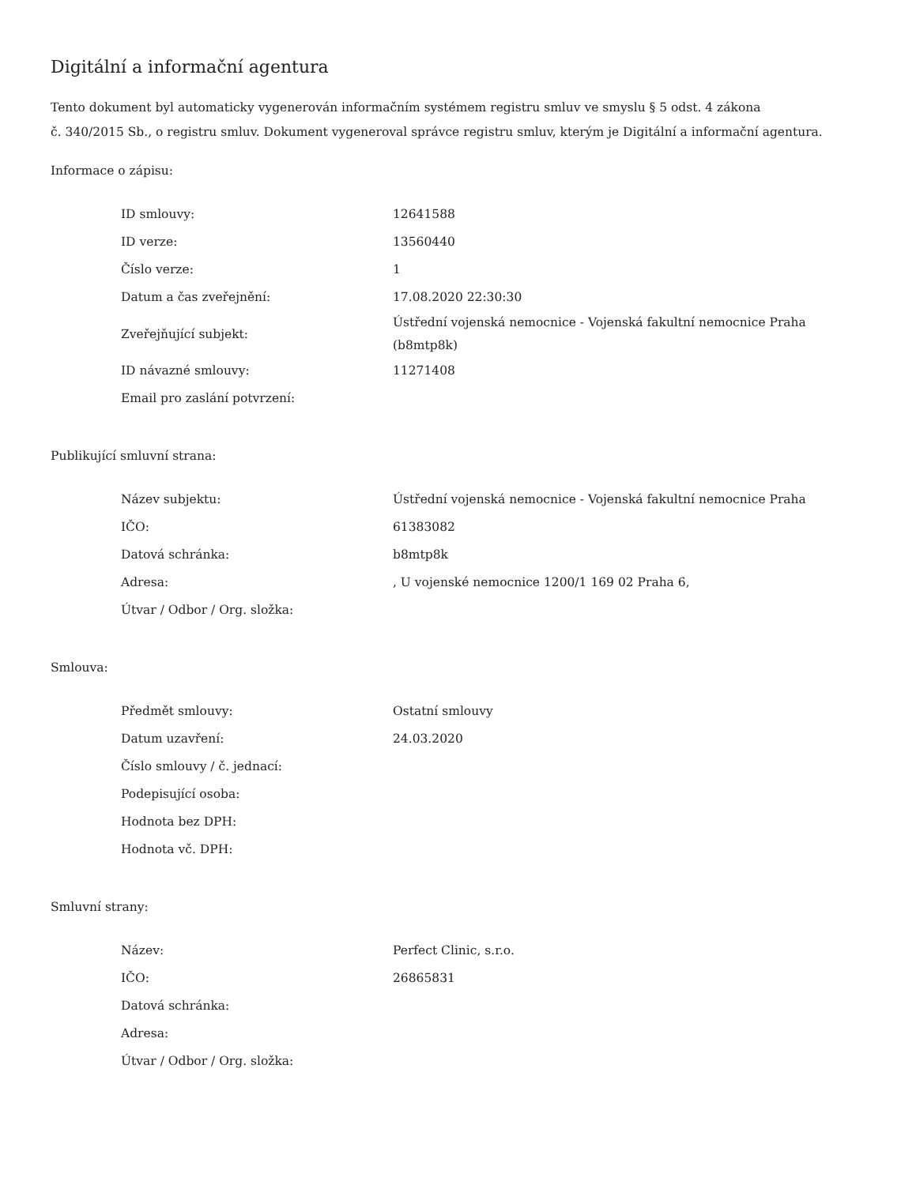Digitální a informační agentura
Tento dokument byl automaticky vygenerován informačním systémem registru smluv ve smyslu § 5 odst. 4 zákona
č. 340/2015 Sb., o registru smluv. Dokument vygeneroval správce registru smluv, kterým je Digitální a informační agentura.
Informace o zápisu:
| ID smlouvy: | 12641588 |
| ID verze: | 13560440 |
| Číslo verze: | 1 |
| Datum a čas zveřejnění: | 17.08.2020 22:30:30 |
| Zveřejňující subjekt: | Ústřední vojenská nemocnice - Vojenská fakultní nemocnice Praha (b8mtp8k) |
| ID návazné smlouvy: | 11271408 |
| Email pro zaslání potvrzení: | |
Publikující smluvní strana:
| Název subjektu: | Ústřední vojenská nemocnice - Vojenská fakultní nemocnice Praha |
| IČO: | 61383082 |
| Datová schránka: | b8mtp8k |
| Adresa: | , U vojenské nemocnice 1200/1 169 02 Praha 6, |
| Útvar / Odbor / Org. složka: | |
Smlouva:
| Předmět smlouvy: | Ostatní smlouvy |
| Datum uzavření: | 24.03.2020 |
| Číslo smlouvy / č. jednací: | |
| Podepisující osoba: | |
| Hodnota bez DPH: | |
| Hodnota vč. DPH: | |
Smluvní strany:
| Název: | Perfect Clinic, s.r.o. |
| IČO: | 26865831 |
| Datová schránka: | |
| Adresa: | |
| Útvar / Odbor / Org. složka: | |